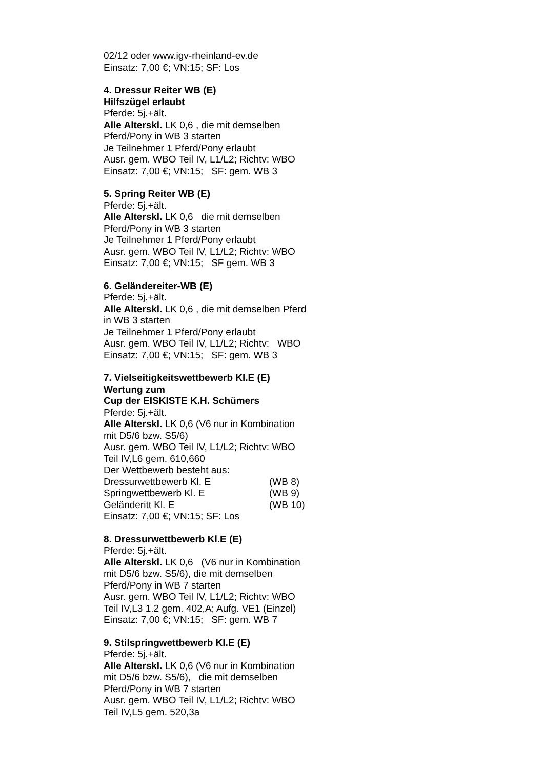02/12 oder www.igv-rheinland-ev.de
Einsatz: 7,00 €; VN:15; SF: Los
4. Dressur Reiter WB (E)
Hilfszügel erlaubt
Pferde: 5j.+ält.
Alle Alterskl. LK 0,6 , die mit demselben
Pferd/Pony in WB 3 starten
Je Teilnehmer 1 Pferd/Pony erlaubt
Ausr. gem. WBO Teil IV, L1/L2; Richtv: WBO
Einsatz: 7,00 €; VN:15; SF: gem. WB 3
5. Spring Reiter WB (E)
Pferde: 5j.+ält.
Alle Alterskl. LK 0,6 die mit demselben
Pferd/Pony in WB 3 starten
Je Teilnehmer 1 Pferd/Pony erlaubt
Ausr. gem. WBO Teil IV, L1/L2; Richtv: WBO
Einsatz: 7,00 €; VN:15; SF gem. WB 3
6. Geländereiter-WB (E)
Pferde: 5j.+ält.
Alle Alterskl. LK 0,6 , die mit demselben Pferd
in WB 3 starten
Je Teilnehmer 1 Pferd/Pony erlaubt
Ausr. gem. WBO Teil IV, L1/L2; Richtv: WBO
Einsatz: 7,00 €; VN:15; SF: gem. WB 3
7. Vielseitigkeitswettbewerb Kl.E (E)
Wertung zum
Cup der EISKISTE K.H. Schümers
Pferde: 5j.+ält.
Alle Alterskl. LK 0,6 (V6 nur in Kombination
mit D5/6 bzw. S5/6)
Ausr. gem. WBO Teil IV, L1/L2; Richtv: WBO
Teil IV,L6 gem. 610,660
Der Wettbewerb besteht aus:
Dressurwettbewerb Kl. E (WB 8)
Springwettbewerb Kl. E (WB 9)
Geländeritt Kl. E (WB 10)
Einsatz: 7,00 €; VN:15; SF: Los
8. Dressurwettbewerb Kl.E (E)
Pferde: 5j.+ält.
Alle Alterskl. LK 0,6 (V6 nur in Kombination
mit D5/6 bzw. S5/6), die mit demselben
Pferd/Pony in WB 7 starten
Ausr. gem. WBO Teil IV, L1/L2; Richtv: WBO
Teil IV,L3 1.2 gem. 402,A; Aufg. VE1 (Einzel)
Einsatz: 7,00 €; VN:15; SF: gem. WB 7
9. Stilspringwettbewerb Kl.E (E)
Pferde: 5j.+ält.
Alle Alterskl. LK 0,6 (V6 nur in Kombination
mit D5/6 bzw. S5/6), die mit demselben
Pferd/Pony in WB 7 starten
Ausr. gem. WBO Teil IV, L1/L2; Richtv: WBO
Teil IV,L5 gem. 520,3a